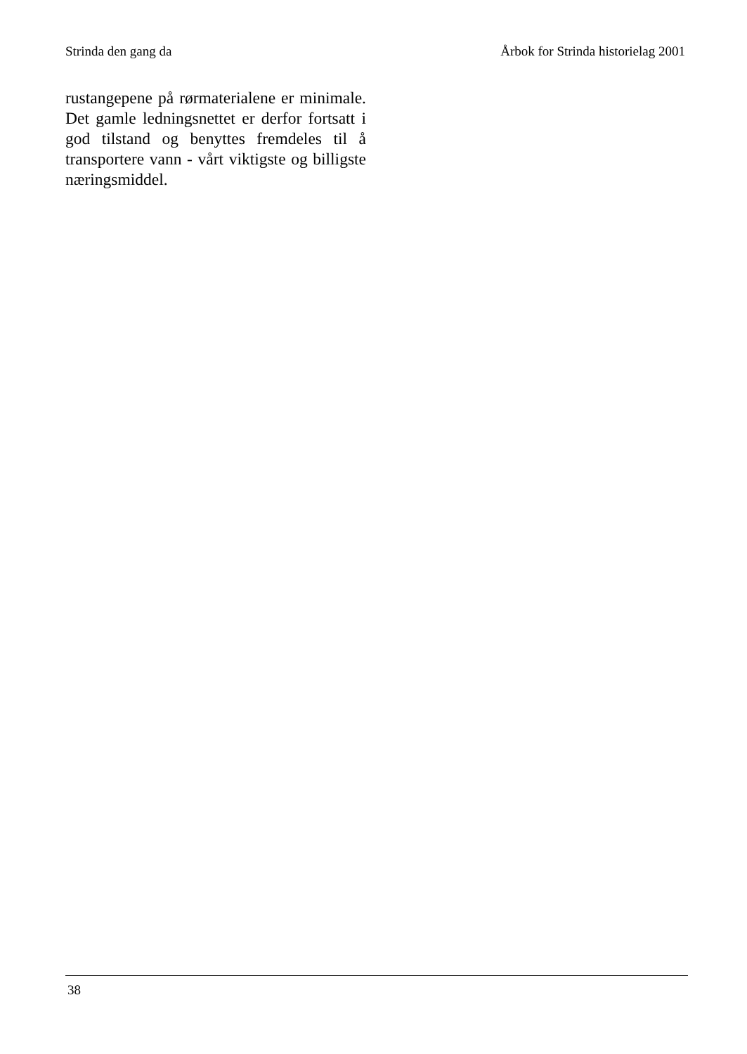Strinda den gang da Årbok for Strinda historielag 2001
rustangepene på rørmaterialene er minimale. Det gamle ledningsnettet er derfor fortsatt i god tilstand og benyttes fremdeles til å transportere vann - vårt viktigste og billigste næringsmiddel.
38